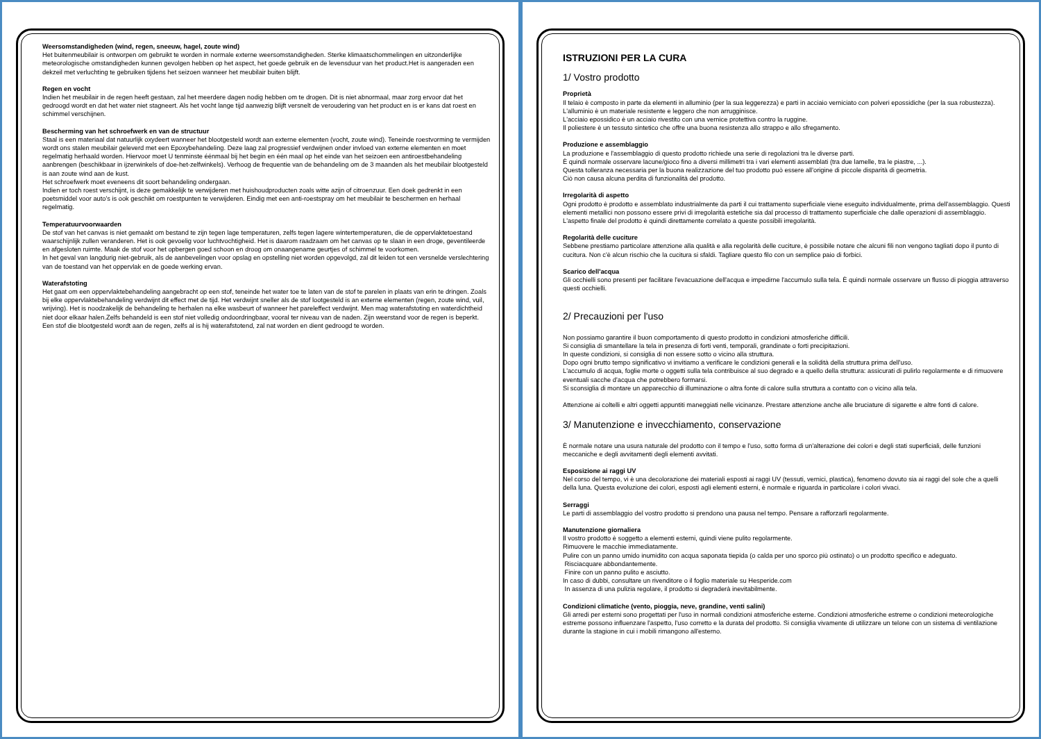Weersomstandigheden (wind, regen, sneeuw, hagel, zoute wind)
Het buitenmeubilair is ontworpen om gebruikt te worden in normale externe weersomstandigheden. Sterke klimaatschommelingen en uitzonderlijke meteorologische omstandigheden kunnen gevolgen hebben op het aspect, het goede gebruik en de levensduur van het product.Het is aangeraden een dekzeil met verluchting te gebruiken tijdens het seizoen wanneer het meubilair buiten blijft.
Regen en vocht
Indien het meubilair in de regen heeft gestaan, zal het meerdere dagen nodig hebben om te drogen. Dit is niet abnormaal, maar zorg ervoor dat het gedroogd wordt en dat het water niet stagneert. Als het vocht lange tijd aanwezig blijft versnelt de veroudering van het product en is er kans dat roest en schimmel verschijnen.
Bescherming van het schroefwerk en van de structuur
Staal is een materiaal dat natuurlijk oxydeert wanneer het blootgesteld wordt aan externe elementen (vocht, zoute wind). Teneinde roestvorming te vermijden wordt ons stalen meubilair geleverd met een Epoxybehandeling. Deze laag zal progressief verdwijnen onder invloed van externe elementen en moet regelmatig herhaald worden. Hiervoor moet U tenminste éénmaal bij het begin en één maal op het einde van het seizoen een antiroestbehandeling aanbrengen (beschikbaar in ijzerwinkels of doe-het-zelfwinkels). Verhoog de frequentie van de behandeling om de 3 maanden als het meubilair blootgesteld is aan zoute wind aan de kust.
Het schroefwerk moet eveneens dit soort behandeling ondergaan.
Indien er toch roest verschijnt, is deze gemakkelijk te verwijderen met huishoudproducten zoals witte azijn of citroenzuur. Een doek gedrenkt in een poetsmiddel voor auto's is ook geschikt om roestpunten te verwijderen. Eindig met een anti-roestspray om het meubilair te beschermen en herhaal regelmatig.
Temperatuurvoorwaarden
De stof van het canvas is niet gemaakt om bestand te zijn tegen lage temperaturen, zelfs tegen lagere wintertemperaturen, die de oppervlaktetoestand waarschijnlijk zullen veranderen. Het is ook gevoelig voor luchtvochtigheid. Het is daarom raadzaam om het canvas op te slaan in een droge, geventileerde en afgesloten ruimte. Maak de stof voor het opbergen goed schoon en droog om onaangename geurtjes of schimmel te voorkomen.
In het geval van langdurig niet-gebruik, als de aanbevelingen voor opslag en opstelling niet worden opgevolgd, zal dit leiden tot een versnelde verslechtering van de toestand van het oppervlak en de goede werking ervan.
Waterafstoting
Het gaat om een oppervlaktebehandeling aangebracht op een stof, teneinde het water toe te laten van de stof te parelen in plaats van erin te dringen. Zoals bij elke oppervlaktebehandeling verdwijnt dit effect met de tijd. Het verdwijnt sneller als de stof lootgesteld is an externe elementen (regen, zoute wind, vuil, wrijving). Het is noodzakelijk de behandeling te herhalen na elke wasbeurt of wanneer het pareleffect verdwijnt. Men mag waterafstoting en waterdichtheid niet door elkaar halen.Zelfs behandeld is een stof niet volledig ondoordringbaar, vooral ter niveau van de naden. Zijn weerstand voor de regen is beperkt. Een stof die blootgesteld wordt aan de regen, zelfs al is hij waterafstotend, zal nat worden en dient gedroogd te worden.
ISTRUZIONI PER LA CURA
1/ Vostro prodotto
Proprietà
Il telaio è composto in parte da elementi in alluminio (per la sua leggerezza) e parti in acciaio verniciato con polveri epossidiche (per la sua robustezza).
L'alluminio è un materiale resistente e leggero che non arrugginisce.
L'acciaio epossidico è un acciaio rivestito con una vernice protettiva contro la ruggine.
Il poliestere è un tessuto sintetico che offre una buona resistenza allo strappo e allo sfregamento.
Produzione e assemblaggio
La produzione e l'assemblaggio di questo prodotto richiede una serie di regolazioni tra le diverse parti.
È quindi normale osservare lacune/gioco fino a diversi millimetri tra i vari elementi assemblati (tra due lamelle, tra le piastre, ...).
Questa tolleranza necessaria per la buona realizzazione del tuo prodotto può essere all'origine di piccole disparità di geometria.
Ciò non causa alcuna perdita di funzionalità del prodotto.
Irregolarità di aspetto
Ogni prodotto è prodotto e assemblato industrialmente da parti il cui trattamento superficiale viene eseguito individualmente, prima dell'assemblaggio. Questi elementi metallici non possono essere privi di irregolarità estetiche sia dal processo di trattamento superficiale che dalle operazioni di assemblaggio. L'aspetto finale del prodotto è quindi direttamente correlato a queste possibili irregolarità.
Regolarità delle cuciture
Sebbene prestiamo particolare attenzione alla qualità e alla regolarità delle cuciture, è possibile notare che alcuni fili non vengono tagliati dopo il punto di cucitura. Non c'è alcun rischio che la cucitura si sfaldi. Tagliare questo filo con un semplice paio di forbici.
Scarico dell'acqua
Gli occhielli sono presenti per facilitare l'evacuazione dell'acqua e impedirne l'accumulo sulla tela. È quindi normale osservare un flusso di pioggia attraverso questi occhielli.
2/ Precauzioni per l'uso
Non possiamo garantire il buon comportamento di questo prodotto in condizioni atmosferiche difficili.
Si consiglia di smantellare la tela in presenza di forti venti, temporali, grandinate o forti precipitazioni.
In queste condizioni, si consiglia di non essere sotto o vicino alla struttura.
Dopo ogni brutto tempo significativo vi invitiamo a verificare le condizioni generali e la solidità della struttura prima dell'uso.
L'accumulo di acqua, foglie morte o oggetti sulla tela contribuisce al suo degrado e a quello della struttura: assicurati di pulirlo regolarmente e di rimuovere eventuali sacche d'acqua che potrebbero formarsi.
Si sconsiglia di montare un apparecchio di illuminazione o altra fonte di calore sulla struttura a contatto con o vicino alla tela.
Attenzione ai coltelli e altri oggetti appuntiti maneggiati nelle vicinanze. Prestare attenzione anche alle bruciature di sigarette e altre fonti di calore.
3/ Manutenzione e invecchiamento, conservazione
È normale notare una usura naturale del prodotto con il tempo e l'uso, sotto forma di un'alterazione dei colori e degli stati superficiali, delle funzioni meccaniche e degli avvitamenti degli elementi avvitati.
Esposizione ai raggi UV
Nel corso del tempo, vi è una decolorazione dei materiali esposti ai raggi UV (tessuti, vernici, plastica), fenomeno dovuto sia ai raggi del sole che a quelli della luna. Questa evoluzione dei colori, esposti agli elementi esterni, è normale e riguarda in particolare i colori vivaci.
Serraggi
Le parti di assemblaggio del vostro prodotto si prendono una pausa nel tempo. Pensare a rafforzarli regolarmente.
Manutenzione giornaliera
Il vostro prodotto è soggetto a elementi esterni, quindi viene pulito regolarmente.
Rimuovere le macchie immediatamente.
Pulire con un panno umido inumidito con acqua saponata tiepida (o calda per uno sporco più ostinato) o un prodotto specifico e adeguato.
Risciacquare abbondantemente.
Finire con un panno pulito e asciutto.
In caso di dubbi, consultare un rivenditore o il foglio materiale su Hesperide.com
In assenza di una pulizia regolare, il prodotto si degraderà inevitabilmente.
Condizioni climatiche (vento, pioggia, neve, grandine, venti salini)
Gli arredi per esterni sono progettati per l'uso in normali condizioni atmosferiche esterne. Condizioni atmosferiche estreme o condizioni meteorologiche estreme possono influenzare l'aspetto, l'uso corretto e la durata del prodotto. Si consiglia vivamente di utilizzare un telone con un sistema di ventilazione durante la stagione in cui i mobili rimangono all'esterno.